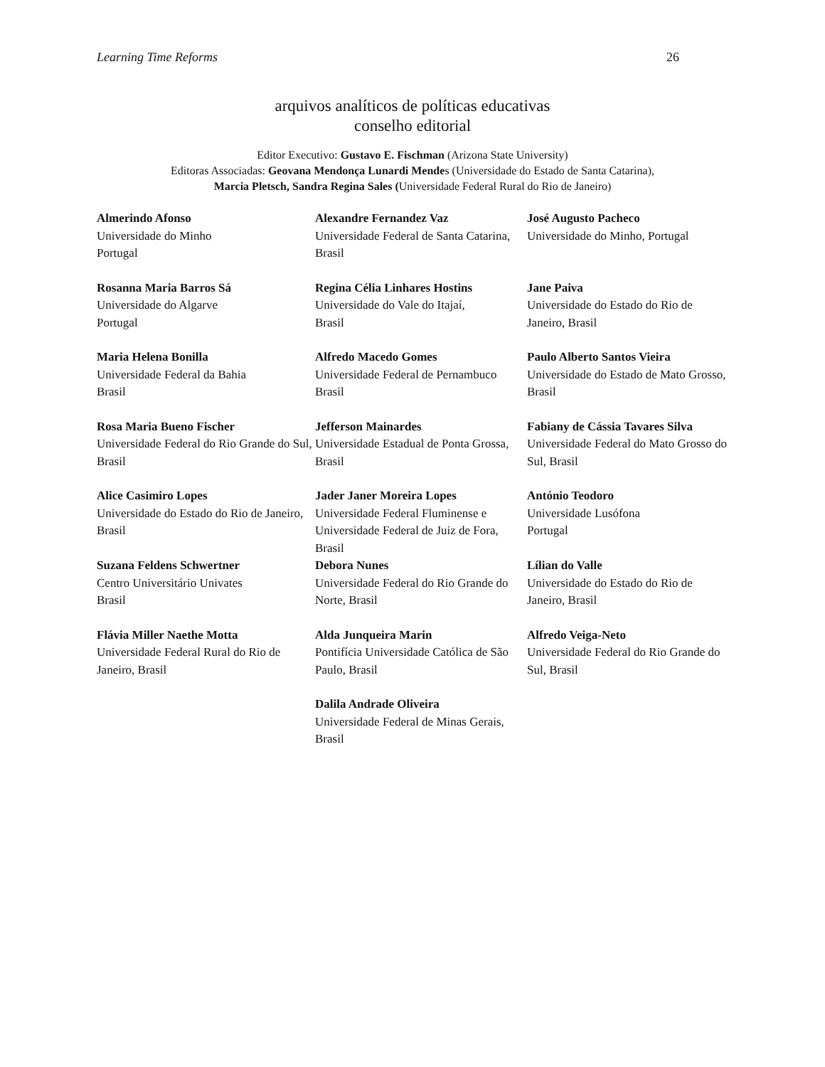Learning Time Reforms 26
arquivos analíticos de políticas educativas
conselho editorial
Editor Executivo: Gustavo E. Fischman (Arizona State University)
Editoras Associadas: Geovana Mendonça Lunardi Mendes (Universidade do Estado de Santa Catarina),
Marcia Pletsch, Sandra Regina Sales (Universidade Federal Rural do Rio de Janeiro)
| Almerindo Afonso Universidade do Minho Portugal | Alexandre Fernandez Vaz Universidade Federal de Santa Catarina, Brasil | José Augusto Pacheco Universidade do Minho, Portugal |
| Rosanna Maria Barros Sá Universidade do Algarve Portugal | Regina Célia Linhares Hostins Universidade do Vale do Itajaí, Brasil | Jane Paiva Universidade do Estado do Rio de Janeiro, Brasil |
| Maria Helena Bonilla Universidade Federal da Bahia Brasil | Alfredo Macedo Gomes Universidade Federal de Pernambuco Brasil | Paulo Alberto Santos Vieira Universidade do Estado de Mato Grosso, Brasil |
| Rosa Maria Bueno Fischer Universidade Federal do Rio Grande do Sul, Brasil | Jefferson Mainardes Universidade Estadual de Ponta Grossa, Brasil | Fabiany de Cássia Tavares Silva Universidade Federal do Mato Grosso do Sul, Brasil |
| Alice Casimiro Lopes Universidade do Estado do Rio de Janeiro, Brasil | Jader Janer Moreira Lopes Universidade Federal Fluminense e Universidade Federal de Juiz de Fora, Brasil | António Teodoro Universidade Lusófona Portugal |
| Suzana Feldens Schwertner Centro Universitário Univates Brasil | Debora Nunes Universidade Federal do Rio Grande do Norte, Brasil | Lílian do Valle Universidade do Estado do Rio de Janeiro, Brasil |
| Flávia Miller Naethe Motta Universidade Federal Rural do Rio de Janeiro, Brasil | Alda Junqueira Marin Pontifícia Universidade Católica de São Paulo, Brasil | Alfredo Veiga-Neto Universidade Federal do Rio Grande do Sul, Brasil |
| | Dalila Andrade Oliveira Universidade Federal de Minas Gerais, Brasil | |